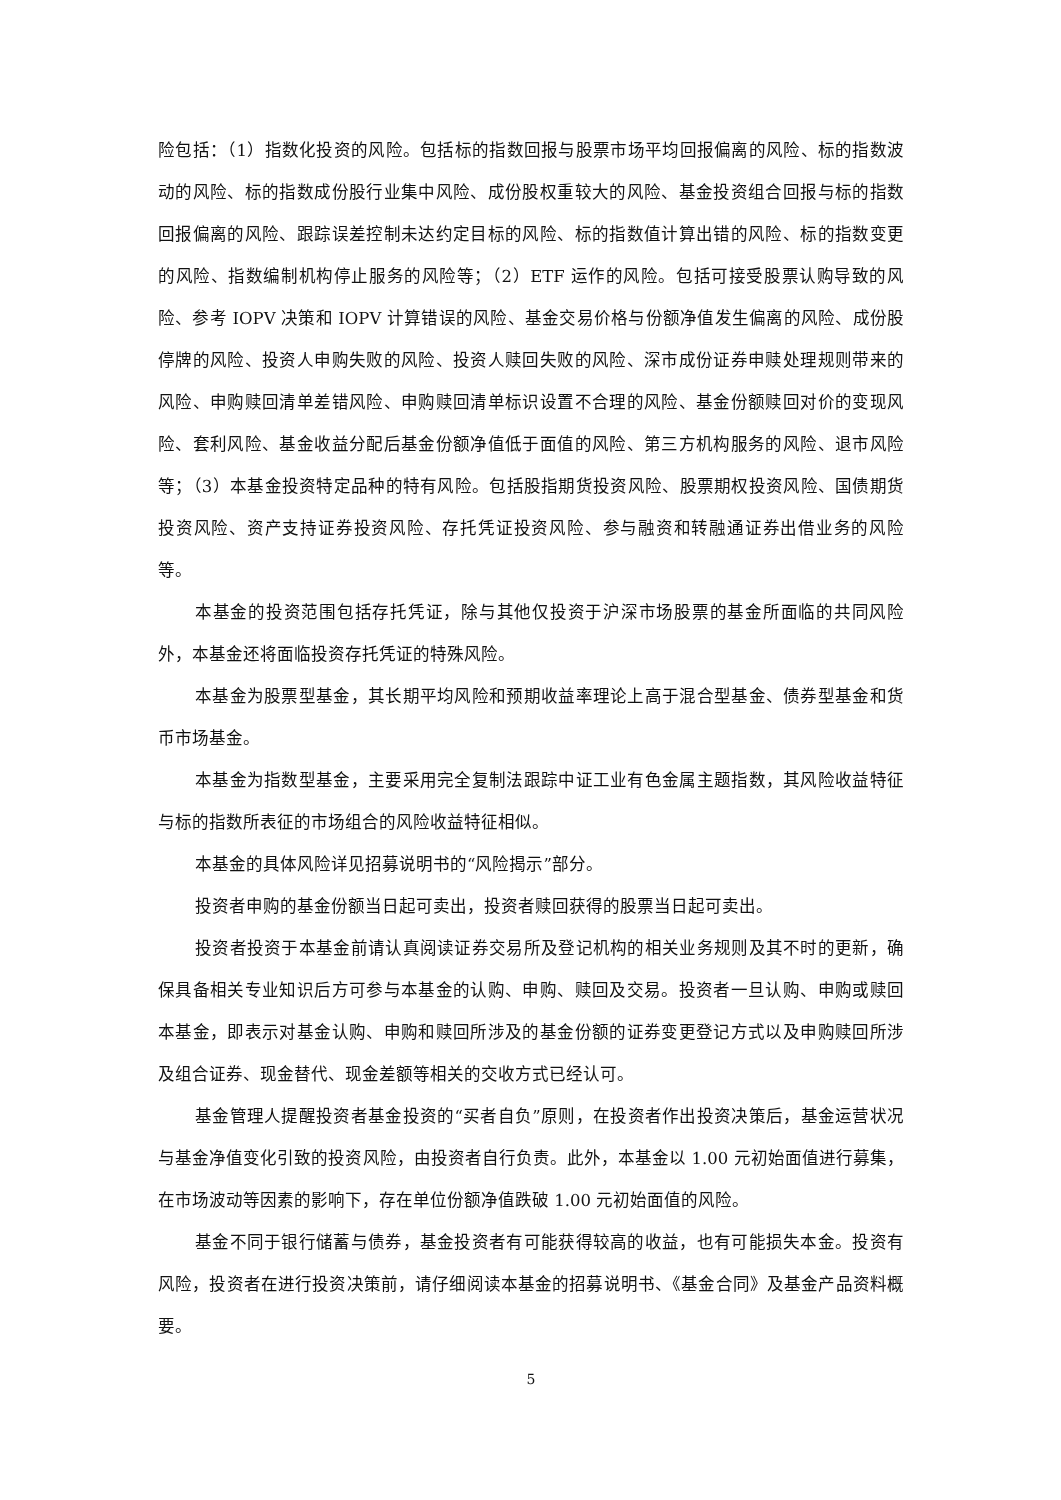险包括：（1）指数化投资的风险。包括标的指数回报与股票市场平均回报偏离的风险、标的指数波动的风险、标的指数成份股行业集中风险、成份股权重较大的风险、基金投资组合回报与标的指数回报偏离的风险、跟踪误差控制未达约定目标的风险、标的指数值计算出错的风险、标的指数变更的风险、指数编制机构停止服务的风险等；（2）ETF 运作的风险。包括可接受股票认购导致的风险、参考 IOPV 决策和 IOPV 计算错误的风险、基金交易价格与份额净值发生偏离的风险、成份股停牌的风险、投资人申购失败的风险、投资人赎回失败的风险、深市成份证券申赎处理规则带来的风险、申购赎回清单差错风险、申购赎回清单标识设置不合理的风险、基金份额赎回对价的变现风险、套利风险、基金收益分配后基金份额净值低于面值的风险、第三方机构服务的风险、退市风险等；（3）本基金投资特定品种的特有风险。包括股指期货投资风险、股票期权投资风险、国债期货投资风险、资产支持证券投资风险、存托凭证投资风险、参与融资和转融通证券出借业务的风险等。
本基金的投资范围包括存托凭证，除与其他仅投资于沪深市场股票的基金所面临的共同风险外，本基金还将面临投资存托凭证的特殊风险。
本基金为股票型基金，其长期平均风险和预期收益率理论上高于混合型基金、债券型基金和货币市场基金。
本基金为指数型基金，主要采用完全复制法跟踪中证工业有色金属主题指数，其风险收益特征与标的指数所表征的市场组合的风险收益特征相似。
本基金的具体风险详见招募说明书的“风险揭示”部分。
投资者申购的基金份额当日起可卖出，投资者赎回获得的股票当日起可卖出。
投资者投资于本基金前请认真阅读证券交易所及登记机构的相关业务规则及其不时的更新，确保具备相关专业知识后方可参与本基金的认购、申购、赎回及交易。投资者一旦认购、申购或赎回本基金，即表示对基金认购、申购和赎回所涉及的基金份额的证券变更登记方式以及申购赎回所涉及组合证券、现金替代、现金差额等相关的交收方式已经认可。
基金管理人提醒投资者基金投资的“买者自负”原则，在投资者作出投资决策后，基金运营状况与基金净值变化引致的投资风险，由投资者自行负责。此外，本基金以 1.00 元初始面值进行募集，在市场波动等因素的影响下，存在单位份额净值跌破 1.00 元初始面值的风险。
基金不同于银行储蓄与债券，基金投资者有可能获得较高的收益，也有可能损失本金。投资有风险，投资者在进行投资决策前，请仔细阅读本基金的招募说明书、《基金合同》及基金产品资料概要。
5